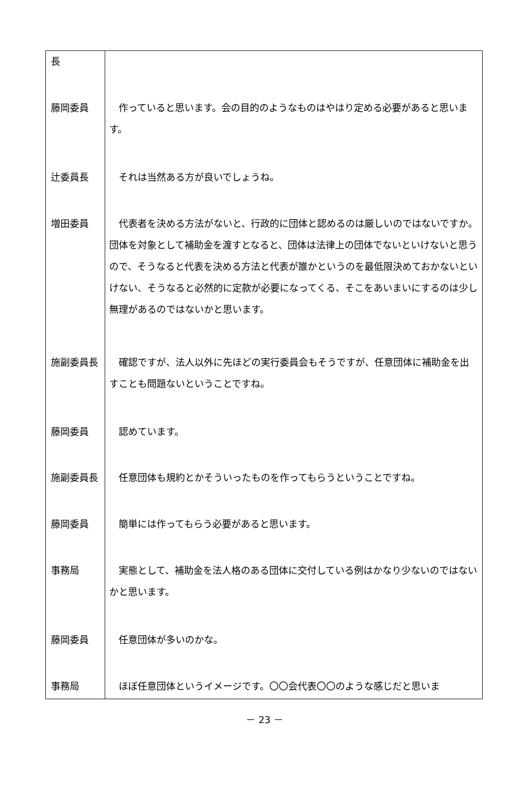| 長 | |
| 藤岡委員 | 作っていると思います。会の目的のようなものはやはり定める必要があると思います。 |
| 辻委員長 | それは当然ある方が良いでしょうね。 |
| 増田委員 | 代表者を決める方法がないと、行政的に団体と認めるのは厳しいのではないですか。団体を対象として補助金を渡すとなると、団体は法律上の団体でないといけないと思うので、そうなると代表を決める方法と代表が誰かというのを最低限決めておかないといけない、そうなると必然的に定款が必要になってくる、そこをあいまいにするのは少し無理があるのではないかと思います。 |
| 施副委員長 | 確認ですが、法人以外に先ほどの実行委員会もそうですが、任意団体に補助金を出すことも問題ないということですね。 |
| 藤岡委員 | 認めています。 |
| 施副委員長 | 任意団体も規約とかそういったものを作ってもらうということですね。 |
| 藤岡委員 | 簡単には作ってもらう必要があると思います。 |
| 事務局 | 実態として、補助金を法人格のある団体に交付している例はかなり少ないのではないかと思います。 |
| 藤岡委員 | 任意団体が多いのかな。 |
| 事務局 | ほぼ任意団体というイメージです。〇〇会代表〇〇のような感じだと思いま |
－ 23 －